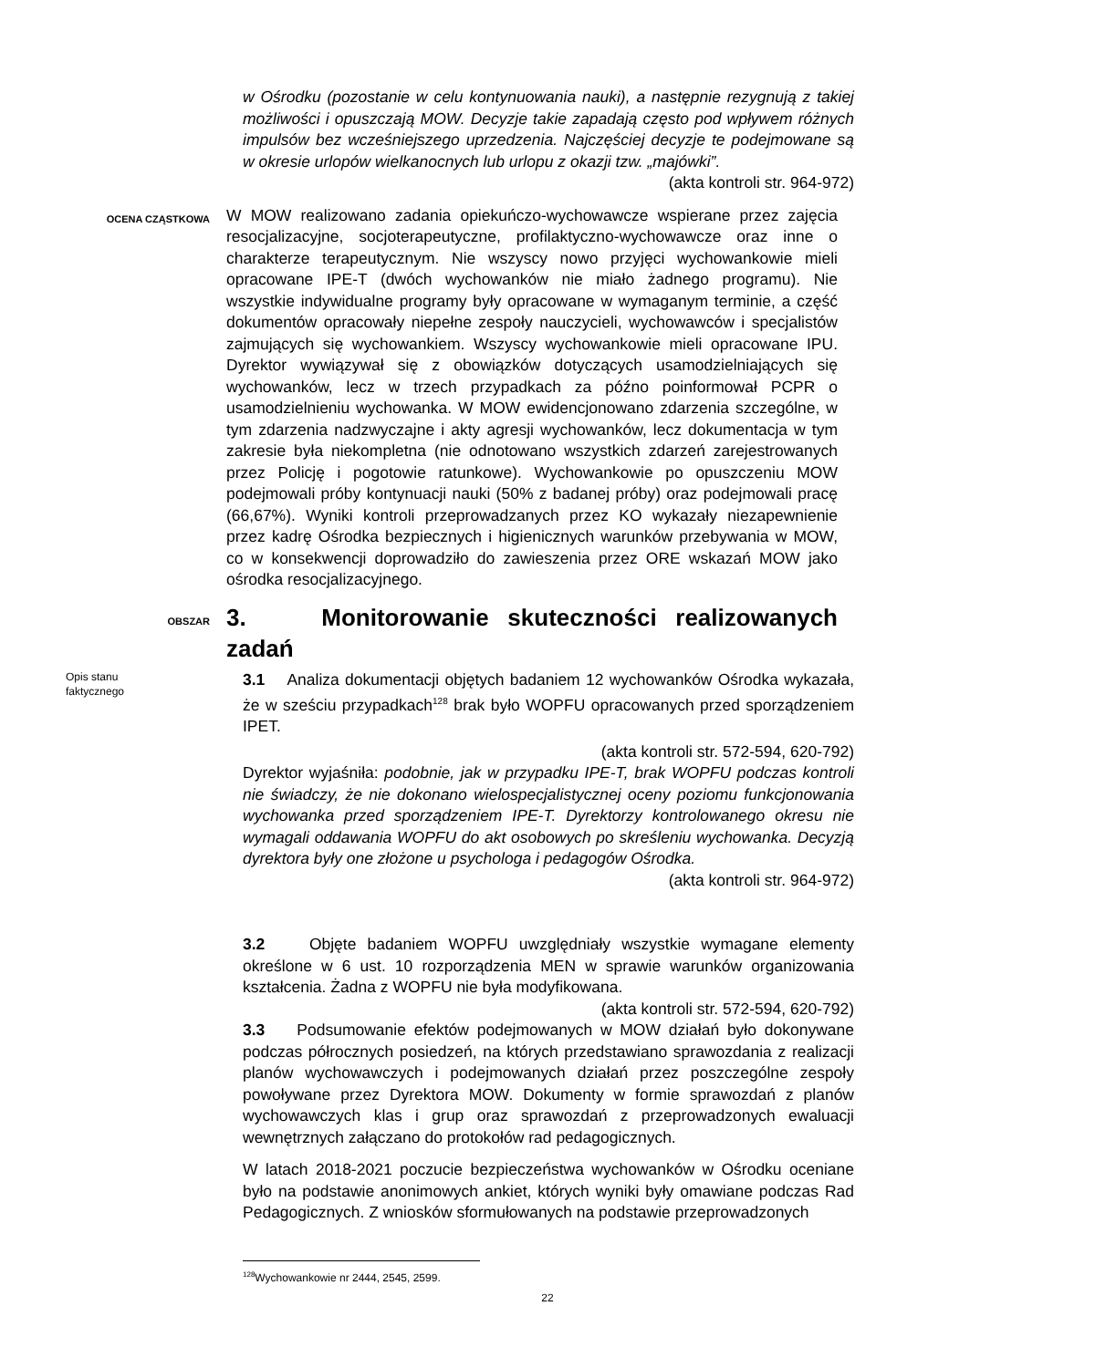w Ośrodku (pozostanie w celu kontynuowania nauki), a następnie rezygnują z takiej możliwości i opuszczają MOW. Decyzje takie zapadają często pod wpływem różnych impulsów bez wcześniejszego uprzedzenia. Najczęściej decyzje te podejmowane są w okresie urlopów wielkanocnych lub urlopu z okazji tzw. „majówki”.
(akta kontroli str. 964-972)
OCENA CZĄSTKOWA
W MOW realizowano zadania opiekuńczo-wychowawcze wspierane przez zajęcia resocjalizacyjne, socjoterapeutyczne, profilaktyczno-wychowawcze oraz inne o charakterze terapeutycznym. Nie wszyscy nowo przyjęci wychowankowie mieli opracowane IPE-T (dwóch wychowanków nie miało żadnego programu). Nie wszystkie indywidualne programy były opracowane w wymaganym terminie, a część dokumentów opracowały niepełne zespoły nauczycieli, wychowawców i specjalistów zajmujących się wychowankiem. Wszyscy wychowankowie mieli opracowane IPU. Dyrektor wywiązywał się z obowiązków dotyczących usamodzielniających się wychowanków, lecz w trzech przypadkach za późno poinformował PCPR o usamodzielnieniu wychowanka. W MOW ewidencjonowano zdarzenia szczególne, w tym zdarzenia nadzwyczajne i akty agresji wychowanków, lecz dokumentacja w tym zakresie była niekompletna (nie odnotowano wszystkich zdarzeń zarejestrowanych przez Policję i pogotowie ratunkowe). Wychowankowie po opuszczeniu MOW podejmowali próby kontynuacji nauki (50% z badanej próby) oraz podejmowali pracę (66,67%). Wyniki kontroli przeprowadzanych przez KO wykazały niezapewnienie przez kadrę Ośrodka bezpiecznych i higienicznych warunków przebywania w MOW, co w konsekwencji doprowadziło do zawieszenia przez ORE wskazań MOW jako ośrodka resocjalizacyjnego.
OBSZAR
3. Monitorowanie skuteczności realizowanych zadań
Opis stanu
faktycznego
3.1 Analiza dokumentacji objętych badaniem 12 wychowanków Ośrodka wykazała, że w sześciu przypadkach<sup>128</sup> brak było WOPFU opracowanych przed sporządzeniem IPET.
(akta kontroli str. 572-594, 620-792)
Dyrektor wyjaśniła: podobnie, jak w przypadku IPE-T, brak WOPFU podczas kontroli nie świadczy, że nie dokonano wielospecjalistycznej oceny poziomu funkcjonowania wychowanka przed sporządzeniem IPE-T. Dyrektorzy kontrolowanego okresu nie wymagali oddawania WOPFU do akt osobowych po skreśleniu wychowanka. Decyzją dyrektora były one złożone u psychologa i pedagogów Ośrodka.
(akta kontroli str. 964-972)
3.2 Objęte badaniem WOPFU uwzględniały wszystkie wymagane elementy określone w 6 ust. 10 rozporządzenia MEN w sprawie warunków organizowania kształcenia. Żadna z WOPFU nie była modyfikowana.
(akta kontroli str. 572-594, 620-792)
3.3 Podsumowanie efektów podejmowanych w MOW działań było dokonywane podczas półrocznych posiedzeń, na których przedstawiano sprawozdania z realizacji planów wychowawczych i podejmowanych działań przez poszczególne zespoły powoływane przez Dyrektora MOW. Dokumenty w formie sprawozdań z planów wychowawczych klas i grup oraz sprawozdań z przeprowadzonych ewaluacji wewnętrznych załączano do protokołów rad pedagogicznych.
W latach 2018-2021 poczucie bezpieczeństwa wychowanków w Ośrodku oceniane było na podstawie anonimowych ankiet, których wyniki były omawiane podczas Rad Pedagogicznych. Z wniosków sformułowanych na podstawie przeprowadzonych
<sup>128</sup> Wychowankowie nr 2444, 2545, 2599.
22